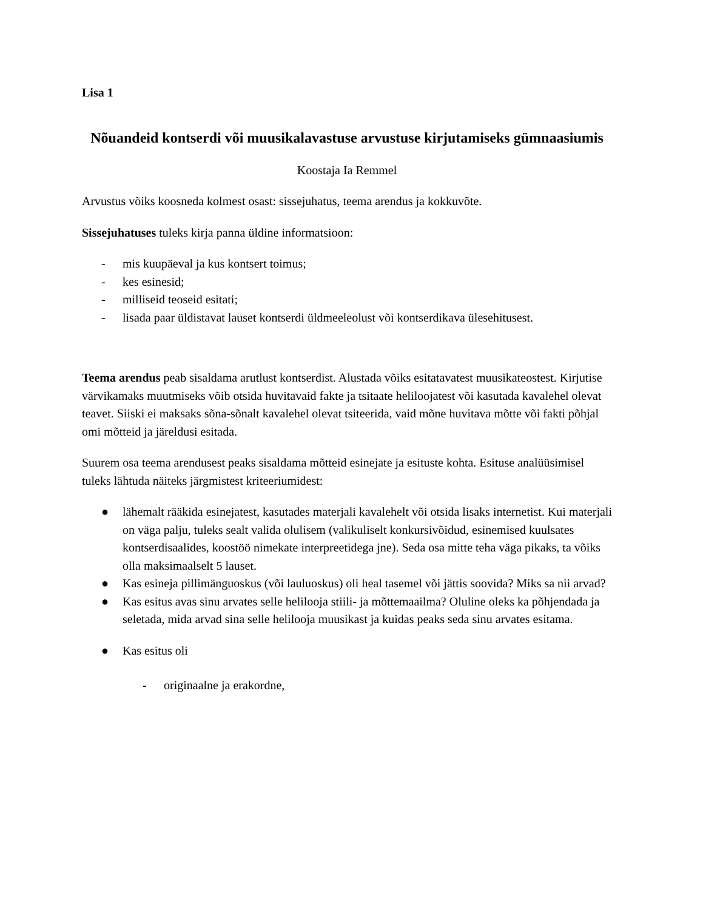Lisa 1
Nõuandeid kontserdi või muusikalavastuse arvustuse kirjutamiseks gümnaasiumis
Koostaja Ia Remmel
Arvustus võiks koosneda kolmest osast: sissejuhatus, teema arendus ja kokkuvõte.
Sissejuhatuses tuleks kirja panna üldine informatsioon:
- mis kuupäeval ja kus kontsert toimus;
- kes esinesid;
- milliseid teoseid esitati;
- lisada paar üldistavat lauset kontserdi üldmeeleolust või kontserdikava ülesehitusest.
Teema arendus peab sisaldama arutlust kontserdist. Alustada võiks esitatavatest muusikateostest. Kirjutise värvikamaks muutmiseks võib otsida huvitavaid fakte ja tsitaate heliloojatest või kasutada kavalehel olevat teavet. Siiski ei maksaks sõna-sõnalt kavalehel olevat tsiteerida, vaid mõne huvitava mõtte või fakti põhjal omi mõtteid ja järeldusi esitada.
Suurem osa teema arendusest peaks sisaldama mõtteid esinejate ja esituste kohta. Esituse analüüsimisel tuleks lähtuda näiteks järgmistest kriteeriumidest:
● lähemalt rääkida esinejatest, kasutades materjali kavalehelt või otsida lisaks internetist. Kui materjali on väga palju, tuleks sealt valida olulisem (valikuliselt konkursivõidud, esinemised kuulsates kontserdisaalides, koostöö nimekate interpreetidega jne). Seda osa mitte teha väga pikaks, ta võiks olla maksimaalselt 5 lauset.
● Kas esineja pillimänguoskus (või lauluoskus) oli heal tasemel või jättis soovida? Miks sa nii arvad?
● Kas esitus avas sinu arvates selle helilooja stiili- ja mõttemaailma? Oluline oleks ka põhjendada ja seletada, mida arvad sina selle helilooja muusikast ja kuidas peaks seda sinu arvates esitama.
● Kas esitus oli
- originaalne ja erakordne,